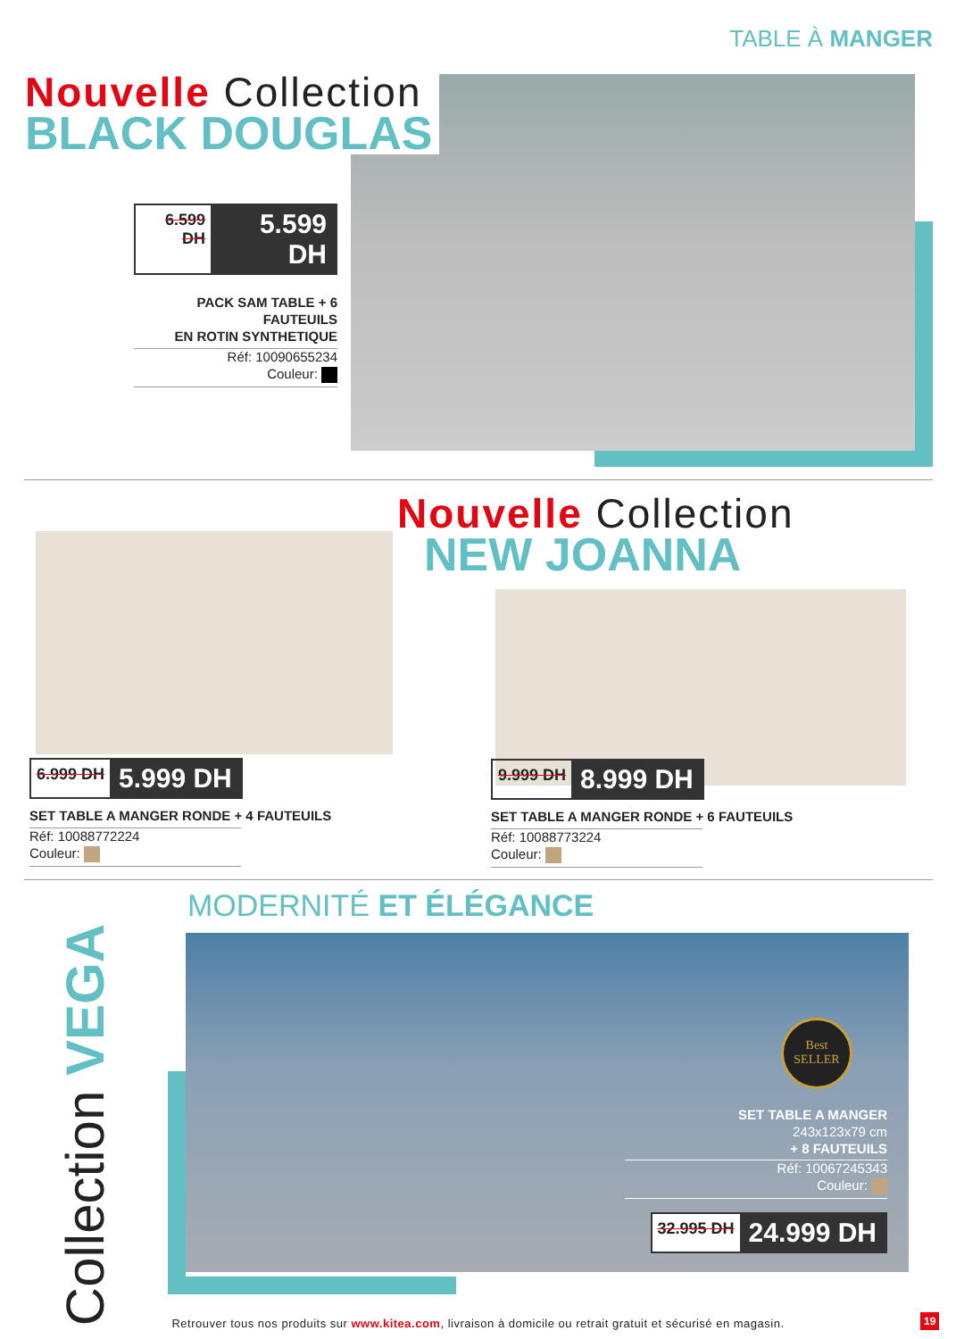TABLE À MANGER
Nouvelle Collection
BLACK DOUGLAS
6.599 DH 5.599 DH
PACK SAM TABLE + 6 FAUTEUILS
EN ROTIN SYNTHETIQUE
Réf: 10090655234
Couleur:
Nouvelle Collection
NEW JOANNA
6.999 DH 5.999 DH
SET TABLE A MANGER RONDE + 4 FAUTEUILS
Réf: 10088772224
Couleur:
9.999 DH 8.999 DH
SET TABLE A MANGER RONDE + 6 FAUTEUILS
Réf: 10088773224
Couleur:
MODERNITÉ ET ÉLÉGANCE
Collection VEGA
SET TABLE A MANGER
243x123x79 cm
+ 8 FAUTEUILS
Réf: 10067245343
Couleur:
32.995 DH 24.999 DH
Best
SELLER
Retrouver tous nos produits sur www.kitea.com, livraison à domicile ou retrait gratuit et sécurisé en magasin. 19